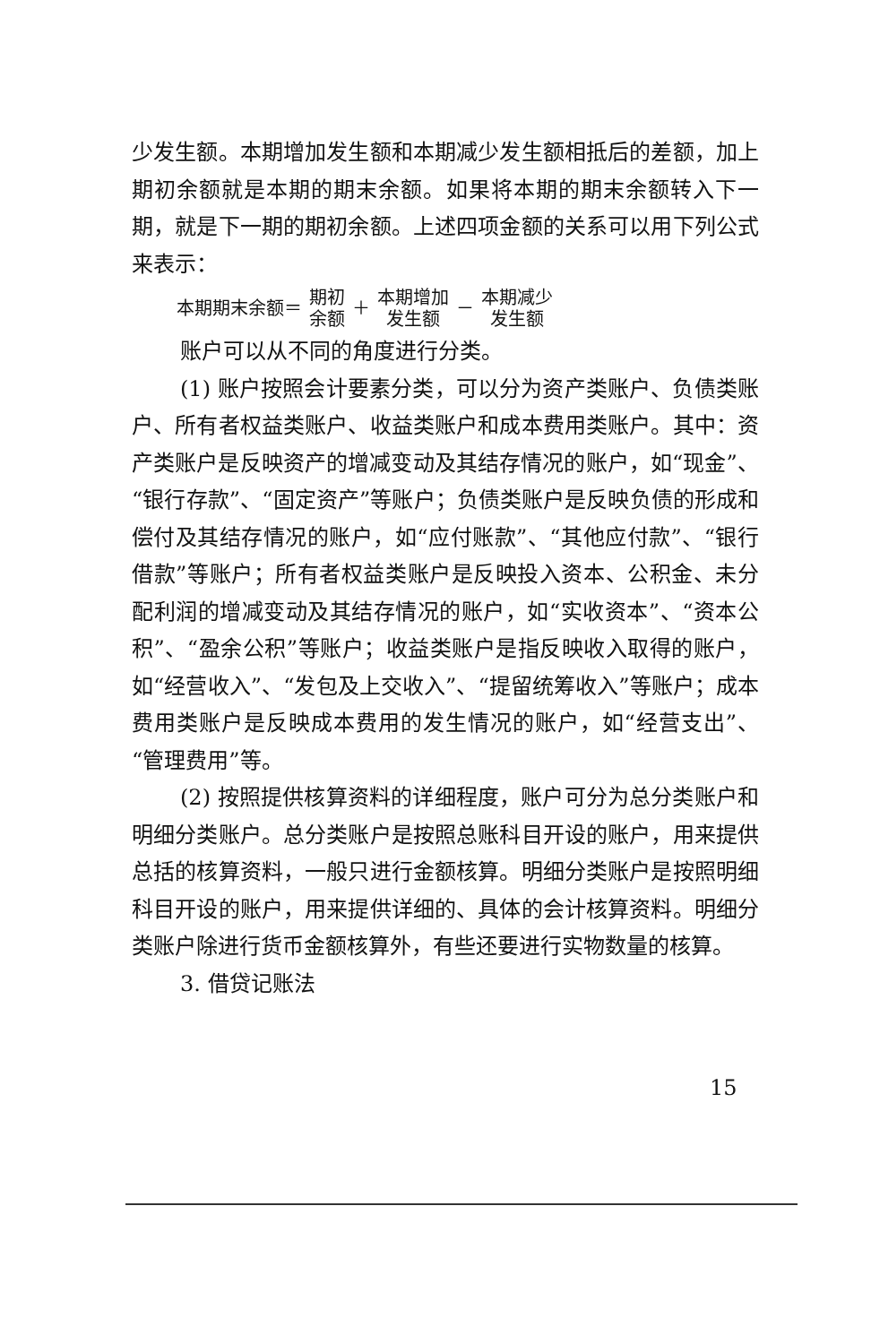少发生额。本期增加发生额和本期减少发生额相抵后的差额，加上期初余额就是本期的期末余额。如果将本期的期末余额转入下一期，就是下一期的期初余额。上述四项金额的关系可以用下列公式来表示：
本期期末余额＝ 期初 余额 ＋ 本期增加 发生额 － 本期减少 发生额
账户可以从不同的角度进行分类。
(1) 账户按照会计要素分类，可以分为资产类账户、负债类账户、所有者权益类账户、收益类账户和成本费用类账户。其中：资产类账户是反映资产的增减变动及其结存情况的账户，如“现金”、“银行存款”、“固定资产”等账户；负债类账户是反映负债的形成和偿付及其结存情况的账户，如“应付账款”、“其他应付款”、“银行借款”等账户；所有者权益类账户是反映投入资本、公积金、未分配利润的增减变动及其结存情况的账户，如“实收资本”、“资本公积”、“盈余公积”等账户；收益类账户是指反映收入取得的账户，如“经营收入”、“发包及上交收入”、“提留统筹收入”等账户；成本费用类账户是反映成本费用的发生情况的账户，如“经营支出”、“管理费用”等。
(2) 按照提供核算资料的详细程度，账户可分为总分类账户和明细分类账户。总分类账户是按照总账科目开设的账户，用来提供总括的核算资料，一般只进行金额核算。明细分类账户是按照明细科目开设的账户，用来提供详细的、具体的会计核算资料。明细分类账户除进行货币金额核算外，有些还要进行实物数量的核算。
3. 借贷记账法
15